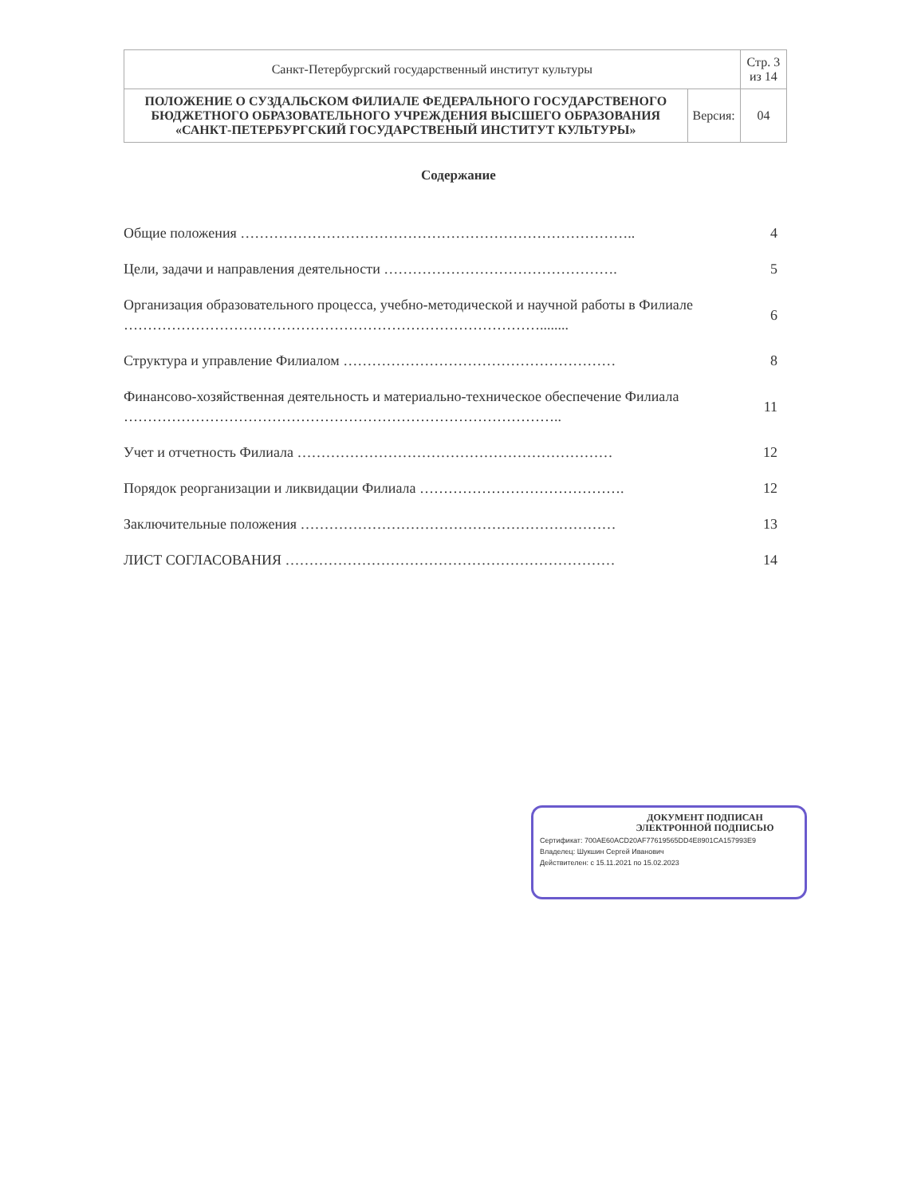| Санкт-Петербургский государственный институт культуры | | Стр. 3 из 14 |
| ПОЛОЖЕНИЕ О СУЗДАЛЬСКОМ ФИЛИАЛЕ ФЕДЕРАЛЬНОГО ГОСУДАРСТВЕНОГО БЮДЖЕТНОГО ОБРАЗОВАТЕЛЬНОГО УЧРЕЖДЕНИЯ ВЫСШЕГО ОБРАЗОВАНИЯ «САНКТ-ПЕТЕРБУРГСКИЙ ГОСУДАРСТВЕНЫЙ ИНСТИТУТ КУЛЬТУРЫ» | Версия: | 04 |
Содержание
| Общие положения ……………………………………………………………………….. | 4 |
| Цели, задачи и направления деятельности …………………………………………. | 5 |
| Организация образовательного процесса, учебно-методической и научной работы в Филиале ……………………………………………………………………………........ | 6 |
| Структура и управление Филиалом ………………………………………………… | 8 |
| Финансово-хозяйственная деятельность и материально-техническое обеспечение Филиала ……………………………………………………………………………….. | 11 |
| Учет и отчетность Филиала ………………………………………………………… | 12 |
| Порядок реорганизации и ликвидации Филиала ……………………………………. | 12 |
| Заключительные положения ………………………………………………………… | 13 |
| ЛИСТ СОГЛАСОВАНИЯ …………………………………………………………… | 14 |
ДОКУМЕНТ ПОДПИСАН
ЭЛЕКТРОННОЙ ПОДПИСЬЮ
Сертификат: 700AE60ACD20AF77619565DD4E8901CA157993E9
Владелец: Шукшин Сергей Иванович
Действителен: с 15.11.2021 по 15.02.2023